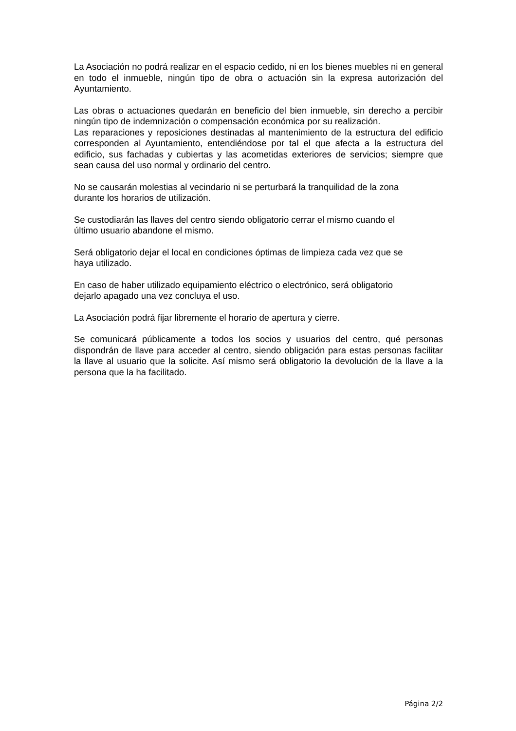La Asociación no podrá realizar en el espacio cedido, ni en los bienes muebles ni en general en todo el inmueble, ningún tipo de obra o actuación sin la expresa autorización del Ayuntamiento.
Las obras o actuaciones quedarán en beneficio del bien inmueble, sin derecho a percibir ningún tipo de indemnización o compensación económica por su realización.
Las reparaciones y reposiciones destinadas al mantenimiento de la estructura del edificio corresponden al Ayuntamiento, entendiéndose por tal el que afecta a la estructura del edificio, sus fachadas y cubiertas y las acometidas exteriores de servicios; siempre que sean causa del uso normal y ordinario del centro.
No se causarán molestias al vecindario ni se perturbará la tranquilidad de la zona
durante los horarios de utilización.
Se custodiarán las llaves del centro siendo obligatorio cerrar el mismo cuando el
último usuario abandone el mismo.
Será obligatorio dejar el local en condiciones óptimas de limpieza cada vez que se
haya utilizado.
En caso de haber utilizado equipamiento eléctrico o electrónico, será obligatorio
dejarlo apagado una vez concluya el uso.
La Asociación podrá fijar libremente el horario de apertura y cierre.
Se comunicará públicamente a todos los socios y usuarios del centro, qué personas dispondrán de llave para acceder al centro, siendo obligación para estas personas facilitar la llave al usuario que la solicite. Así mismo será obligatorio la devolución de la llave a la persona que la ha facilitado.
Página 2/2